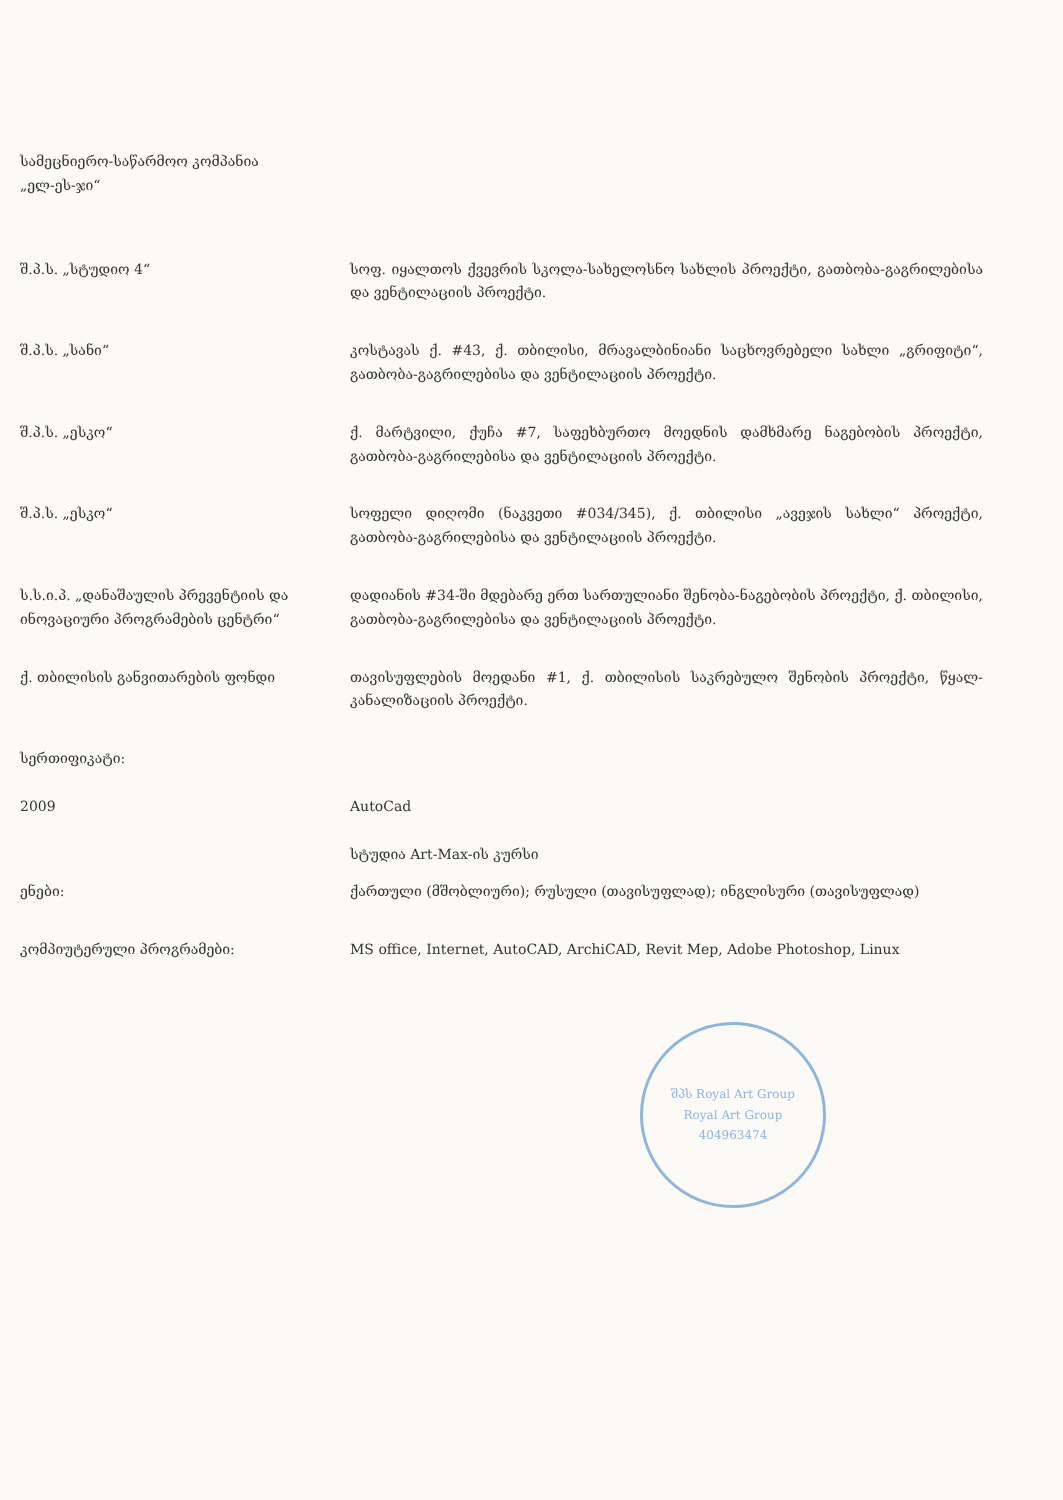სამეცნიერო-საწარმოო კომპანია
„ელ-ეს-ჯი“
შ.პ.ს. „სტუდიო 4“ სოფ. იყალთოს ქვევრის სკოლა-სახელოსნო სახლის პროექტი, გათბობა-გაგრილებისა და ვენტილაციის პროექტი.
შ.პ.ს. „სანი“ კოსტავას ქ. #43, ქ. თბილისი, მრავალბინიანი საცხოვრებელი სახლი „გრიფიტი“, გათბობა-გაგრილებისა და ვენტილაციის პროექტი.
შ.პ.ს. „ესკო“ ქ. მარტვილი, ქუჩა #7, საფეხბურთო მოედნის დამხმარე ნაგებობის პროექტი, გათბობა-გაგრილებისა და ვენტილაციის პროექტი.
შ.პ.ს. „ესკო“ სოფელი დიღომი (ნაკვეთი #034/345), ქ. თბილისი „ავეჯის სახლი“ პროექტი, გათბობა-გაგრილებისა და ვენტილაციის პროექტი.
ს.ს.ი.პ. „დანაშაულის პრევენტიის და ინოვაციური პროგრამების ცენტრი“
დადიანის #34-ში მდებარე ერთ სართულიანი შენობა-ნაგებობის პროექტი, ქ. თბილისი, გათბობა-გაგრილებისა და ვენტილაციის პროექტი.
ქ. თბილისის განვითარების ფონდი თავისუფლების მოედანი #1, ქ. თბილისის საკრებულო შენობის პროექტი, წყალ-კანალიზაციის პროექტი.
სერთიფიკატი:
2009 AutoCad
სტუდია Art-Max-ის კურსი
ენები: ქართული (მშობლიური); რუსული (თავისუფლად); ინგლისური (თავისუფლად)
კომპიუტერული პროგრამები: MS office, Internet, AutoCAD, ArchiCAD, Revit Mep, Adobe Photoshop, Linux
შპს Royal Art Group
Royal Art Group
404963474